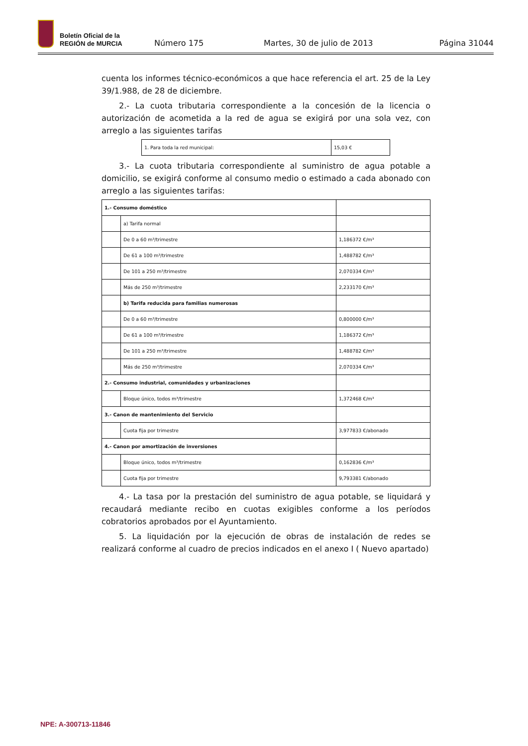Boletín Oficial de la
REGIÓN de MURCIA
Número 175
Martes, 30 de julio de 2013
Página 31044
cuenta los informes técnico-económicos a que hace referencia el art. 25 de la Ley 39/1.988, de 28 de diciembre.
2.- La cuota tributaria correspondiente a la concesión de la licencia o autorización de acometida a la red de agua se exigirá por una sola vez, con arreglo a las siguientes tarifas
| 1. Para toda la red municipal: | 15,03 € |
3.- La cuota tributaria correspondiente al suministro de agua potable a domicilio, se exigirá conforme al consumo medio o estimado a cada abonado con arreglo a las siguientes tarifas:
| 1.- Consumo doméstico | | |
| | a) Tarifa normal | |
| | De 0 a 60 m³/trimestre | 1,186372 €/m³ |
| | De 61 a 100 m³/trimestre | 1,488782 €/m³ |
| | De 101 a 250 m³/trimestre | 2,070334 €/m³ |
| | Más de 250 m³/trimestre | 2,233170 €/m³ |
| | b) Tarifa reducida para familias numerosas | |
| | De 0 a 60 m³/trimestre | 0,800000 €/m³ |
| | De 61 a 100 m³/trimestre | 1,186372 €/m³ |
| | De 101 a 250 m³/trimestre | 1,488782 €/m³ |
| | Más de 250 m³/trimestre | 2,070334 €/m³ |
| 2.- Consumo industrial, comunidades y urbanizaciones | | |
| | Bloque único, todos m³/trimestre | 1,372468 €/m³ |
| 3.- Canon de mantenimiento del Servicio | | |
| | Cuota fija por trimestre | 3,977833 €/abonado |
| 4.- Canon por amortización de inversiones | | |
| | Bloque único, todos m³/trimestre | 0,162836 €/m³ |
| | Cuota fija por trimestre | 9,793381 €/abonado |
4.- La tasa por la prestación del suministro de agua potable, se liquidará y recaudará mediante recibo en cuotas exigibles conforme a los períodos cobratorios aprobados por el Ayuntamiento.
5. La liquidación por la ejecución de obras de instalación de redes se realizará conforme al cuadro de precios indicados en el anexo I ( Nuevo apartado)
NPE: A-300713-11846